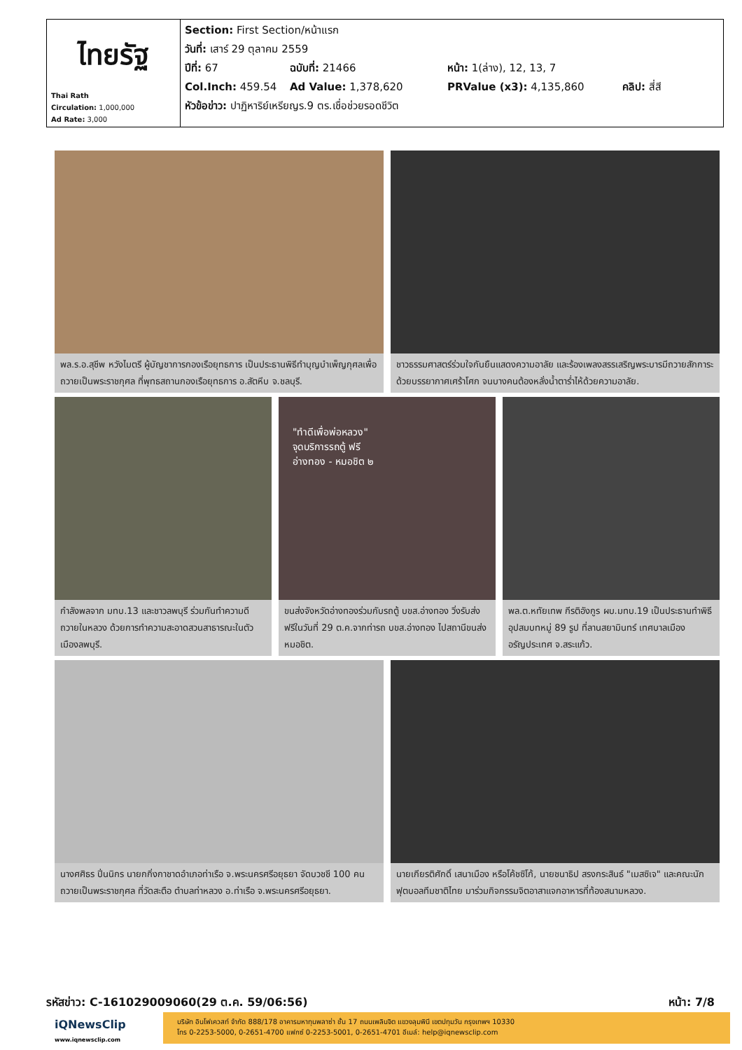| ไทยรัฐ Thai Rath Circulation: 1,000,000 Ad Rate: 3,000 | Section: First Section/หน้าแรก วันที่: เสาร์ 29 ตุลาคม 2559 ปีที่: 67 ฉบับที่: 21466 หน้า: 1(ล่าง), 12, 13, 7 Col.Inch: 459.54 Ad Value: 1,378,620 PRValue (x3): 4,135,860 คลิป: สี่สี หัวข้อข่าว: ปาฏิหาริย์เหรียญร.9 ตร.เชื่อช่วยรอดชีวิต |
พล.ร.อ.สุชีพ หวังไมตรี ผู้บัญชาการกองเรือยุทธการ เป็นประธานพิธีทำบุญบำเพ็ญกุศลเพื่อถวายเป็นพระราชกุศล ที่พุทธสถานกองเรือยุทธการ อ.สัตหีบ จ.ชลบุรี.
ชาวธรรมศาสตร์ร่วมใจกันยืนแสดงความอาลัย และร้องเพลงสรรเสริญพระบารมีถวายสักการะ ด้วยบรรยากาศเศร้าโศก จนบางคนต้องหลั่งน้ำตาร่ำไห้ด้วยความอาลัย.
กำลังพลจาก มทบ.13 และชาวลพบุรี ร่วมกันทำความดีถวายในหลวง ด้วยการทำความสะอาดสวนสาธารณะในตัวเมืองลพบุรี.
"ทำดีเพื่อพ่อหลวง"
จุดบริการรถตู้ ฟรี
อ่างทอง - หมอชิต ๒
ขนส่งจังหวัดอ่างทองร่วมกับรถตู้ บขส.อ่างทอง วิ่งรับส่งฟรีในวันที่ 29 ต.ค.จากท่ารถ บขส.อ่างทอง ไปสถานีขนส่งหมอชิต.
พล.ต.หทัยเทพ กีรติอังกูร ผบ.มทบ.19 เป็นประธานทำพิธีอุปสมบทหมู่ 89 รูป ที่ลานสยามินทร์ เทศบาลเมืองอรัญประเทศ จ.สระแก้ว.
นางศศิธร ปิ่นนิกร นายกกิ่งกาชาดอำเภอท่าเรือ จ.พระนครศรีอยุธยา จัดบวชชี 100 คน ถวายเป็นพระราชกุศล ที่วัดสะตือ ตำบลท่าหลวง อ.ท่าเรือ จ.พระนครศรีอยุธยา.
นายเกียรติศักดิ์ เสนาเมือง หรือโค้ชซิโก้, นายชนาธิป สรงกระสินธ์ "เมสซิเจ" และคณะนักฟุตบอลทีมชาติไทย มาร่วมกิจกรรมจิตอาสาแจกอาหารที่ท้องสนามหลวง.
รหัสข่าว: C-161029009060(29 ต.ค. 59/06:56) หน้า: 7/8
iQNewsClip
www.iqnewsclip.com
บริษัท อินโฟเควสท์ จำกัด 888/178 อาคารมหาทุนพลาซ่า ชั้น 17 ถนนเพลินจิต แขวงลุมพินี เขตปทุมวัน กรุงเทพฯ 10330
โทร 0-2253-5000, 0-2651-4700 แฟกซ์ 0-2253-5001, 0-2651-4701 อีเมล์: help@iqnewsclip.com